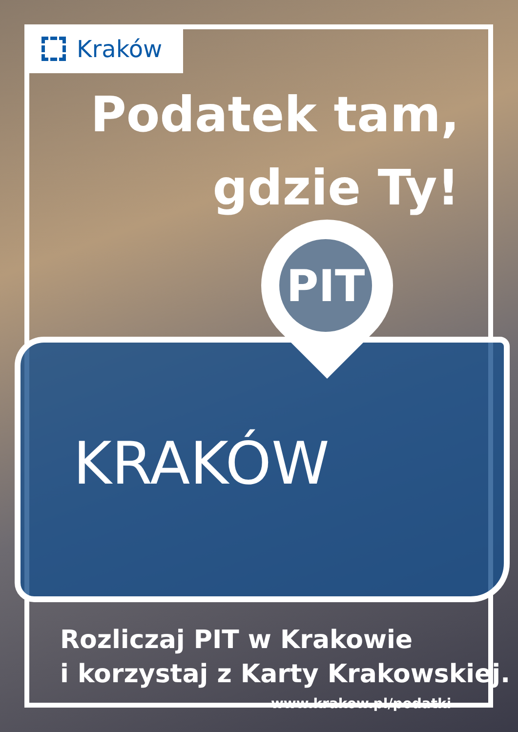Kraków
Podatek tam,
gdzie Ty!
PIT
KRAKÓW
Rozliczaj PIT w Krakowie
i korzystaj z Karty Krakowskiej.
www.krakow.pl/podatki